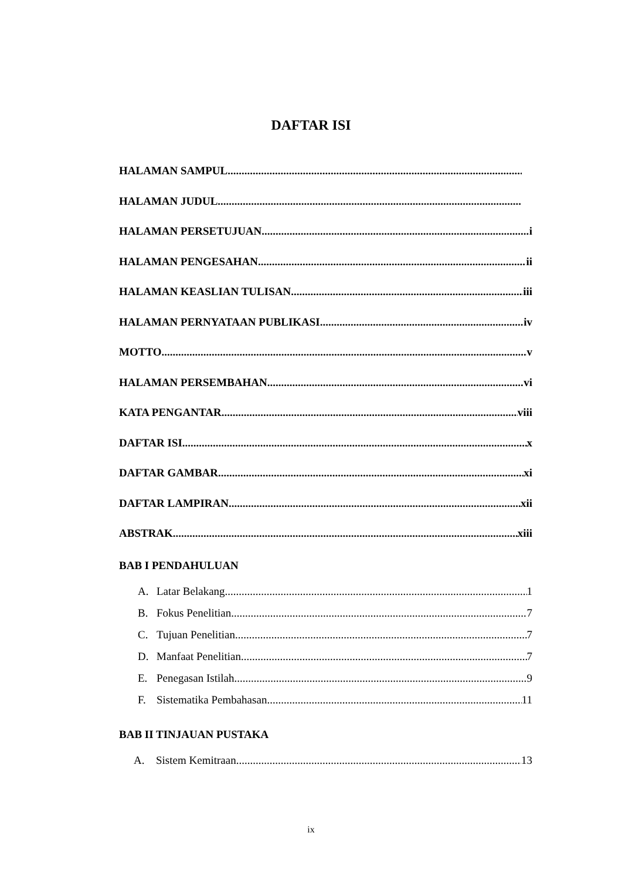DAFTAR ISI
HALAMAN SAMPUL
HALAMAN JUDUL
HALAMAN PERSETUJUAN i
HALAMAN PENGESAHAN ii
HALAMAN KEASLIAN TULISAN iii
HALAMAN PERNYATAAN PUBLIKASI iv
MOTTO v
HALAMAN PERSEMBAHAN vi
KATA PENGANTAR viii
DAFTAR ISI x
DAFTAR GAMBAR xi
DAFTAR LAMPIRAN xii
ABSTRAK xiii
BAB I PENDAHULUAN
A. Latar Belakang 1
B. Fokus Penelitian 7
C. Tujuan Penelitian 7
D. Manfaat Penelitian 7
E. Penegasan Istilah 9
F. Sistematika Pembahasan 11
BAB II TINJAUAN PUSTAKA
A. Sistem Kemitraan 13
ix